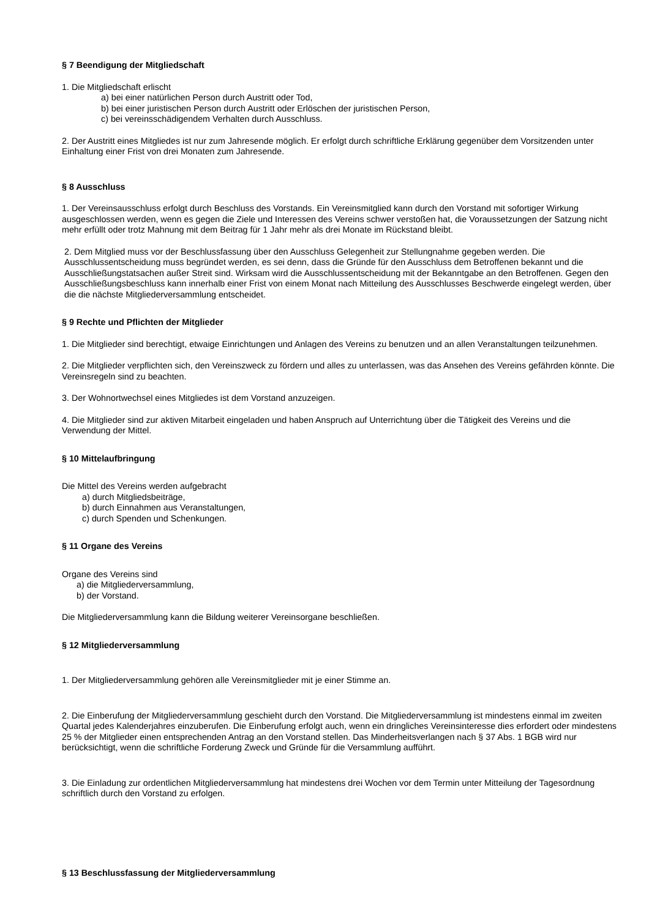§ 7 Beendigung der Mitgliedschaft
1. Die Mitgliedschaft erlischt
a) bei einer natürlichen Person durch Austritt oder Tod,
b) bei einer juristischen Person durch Austritt oder Erlöschen der juristischen Person,
c) bei vereinsschädigendem Verhalten durch Ausschluss.
2. Der Austritt eines Mitgliedes ist nur zum Jahresende möglich. Er erfolgt durch schriftliche Erklärung gegenüber dem Vorsitzenden unter Einhaltung einer Frist von drei Monaten zum Jahresende.
§ 8 Ausschluss
1. Der Vereinsausschluss erfolgt durch Beschluss des Vorstands. Ein Vereinsmitglied kann durch den Vorstand mit sofortiger Wirkung ausgeschlossen werden, wenn es gegen die Ziele und Interessen des Vereins schwer verstoßen hat, die Voraussetzungen der Satzung nicht mehr erfüllt oder trotz Mahnung mit dem Beitrag für 1 Jahr mehr als drei Monate im Rückstand bleibt.
2. Dem Mitglied muss vor der Beschlussfassung über den Ausschluss Gelegenheit zur Stellungnahme gegeben werden. Die Ausschlussentscheidung muss begründet werden, es sei denn, dass die Gründe für den Ausschluss dem Betroffenen bekannt und die Ausschließungstatsachen außer Streit sind. Wirksam wird die Ausschlussentscheidung mit der Bekanntgabe an den Betroffenen. Gegen den Ausschließungsbeschluss kann innerhalb einer Frist von einem Monat nach Mitteilung des Ausschlusses Beschwerde eingelegt werden, über die die nächste Mitgliederversammlung entscheidet.
§ 9 Rechte und Pflichten der Mitglieder
1. Die Mitglieder sind berechtigt, etwaige Einrichtungen und Anlagen des Vereins zu benutzen und an allen Veranstaltungen teilzunehmen.
2. Die Mitglieder verpflichten sich, den Vereinszweck zu fördern und alles zu unterlassen, was das Ansehen des Vereins gefährden könnte. Die Vereinsregeln sind zu beachten.
3. Der Wohnortwechsel eines Mitgliedes ist dem Vorstand anzuzeigen.
4. Die Mitglieder sind zur aktiven Mitarbeit eingeladen und haben Anspruch auf Unterrichtung über die Tätigkeit des Vereins und die Verwendung der Mittel.
§ 10 Mittelaufbringung
Die Mittel des Vereins werden aufgebracht
a) durch Mitgliedsbeiträge,
b) durch Einnahmen aus Veranstaltungen,
c) durch Spenden und Schenkungen.
§ 11 Organe des Vereins
Organe des Vereins sind
a) die Mitgliederversammlung,
b) der Vorstand.
Die Mitgliederversammlung kann die Bildung weiterer Vereinsorgane beschließen.
§ 12 Mitgliederversammlung
1. Der Mitgliederversammlung gehören alle Vereinsmitglieder mit je einer Stimme an.
2. Die Einberufung der Mitgliederversammlung geschieht durch den Vorstand. Die Mitgliederversammlung ist mindestens einmal im zweiten Quartal jedes Kalenderjahres einzuberufen. Die Einberufung erfolgt auch, wenn ein dringliches Vereinsinteresse dies erfordert oder mindestens 25 % der Mitglieder einen entsprechenden Antrag an den Vorstand stellen. Das Minderheitsverlangen nach § 37 Abs. 1 BGB wird nur berücksichtigt, wenn die schriftliche Forderung Zweck und Gründe für die Versammlung aufführt.
3. Die Einladung zur ordentlichen Mitgliederversammlung hat mindestens drei Wochen vor dem Termin unter Mitteilung der Tagesordnung schriftlich durch den Vorstand zu erfolgen.
§ 13 Beschlussfassung der Mitgliederversammlung